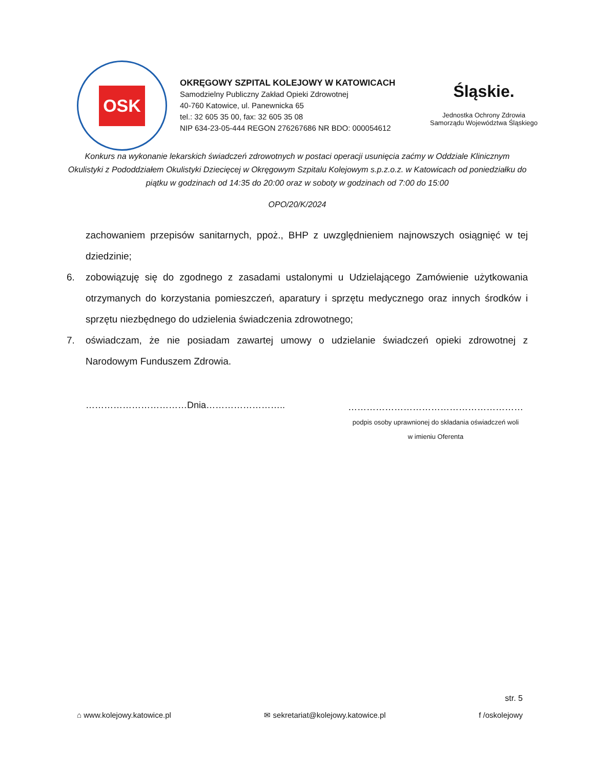OSK
OKRĘGOWY SZPITAL KOLEJOWY W KATOWICACH
Samodzielny Publiczny Zakład Opieki Zdrowotnej
40-760 Katowice, ul. Panewnicka 65
tel.: 32 605 35 00, fax: 32 605 35 08
NIP 634-23-05-444 REGON 276267686 NR BDO: 000054612
Śląskie.
Jednostka Ochrony Zdrowia
Samorządu Województwa Śląskiego
Konkurs na wykonanie lekarskich świadczeń zdrowotnych w postaci operacji usunięcia zaćmy w Oddziale Klinicznym Okulistyki z Pododdziałem Okulistyki Dziecięcej w Okręgowym Szpitalu Kolejowym s.p.z.o.z. w Katowicach od poniedziałku do piątku w godzinach od 14:35 do 20:00 oraz w soboty w godzinach od 7:00 do 15:00
OPO/20/K/2024
zachowaniem przepisów sanitarnych, ppoż., BHP z uwzględnieniem najnowszych osiągnięć w tej dziedzinie;
6. zobowiązuję się do zgodnego z zasadami ustalonymi u Udzielającego Zamówienie użytkowania otrzymanych do korzystania pomieszczeń, aparatury i sprzętu medycznego oraz innych środków i sprzętu niezbędnego do udzielenia świadczenia zdrowotnego;
7. oświadczam, że nie posiadam zawartej umowy o udzielanie świadczeń opieki zdrowotnej z Narodowym Funduszem Zdrowia.
……………………………Dnia……………………..
…………………………………………………
podpis osoby uprawnionej do składania oświadczeń woli
w imieniu Oferenta
str. 5
⌂ www.kolejowy.katowice.pl ✉ sekretariat@kolejowy.katowice.pl f /oskolejowy